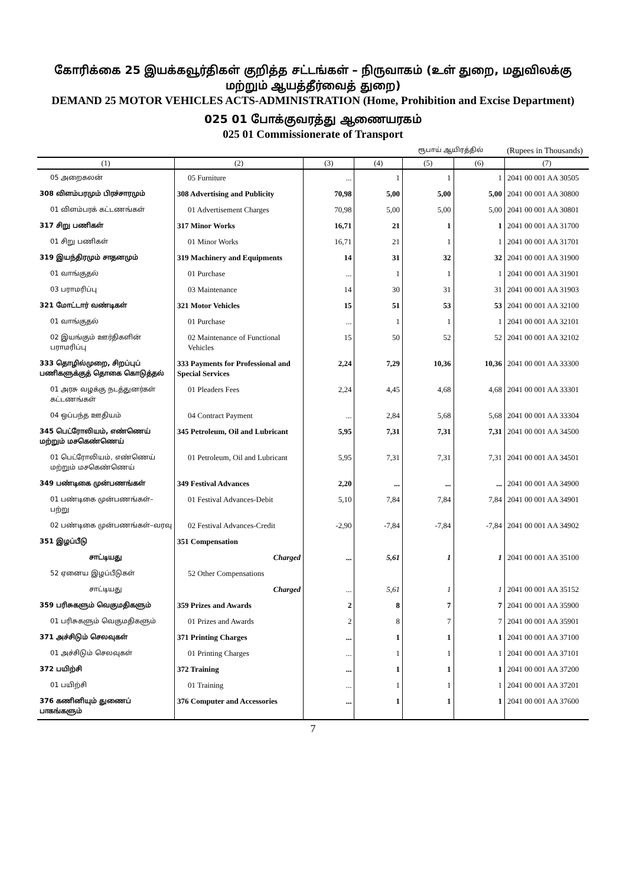கோரிக்கை 25 இயக்கவூர்திகள் குறித்த சட்டங்கள் – நிருவாகம் (உள் துறை, மதுவிலக்கு மற்றும் ஆயத்தீர்வைத் துறை)
DEMAND 25 MOTOR VEHICLES ACTS-ADMINISTRATION (Home, Prohibition and Excise Department)
025 01 போக்குவரத்து ஆணையரகம்
025 01 Commissionerate of Transport
ரூபாய் ஆயிரத்தில் (Rupees in Thousands)
| (1) | (2) | (3) | (4) | (5) | (6) | (7) |
| --- | --- | --- | --- | --- | --- | --- |
| 05 அறைகலன் | 05 Furniture | ... | 1 | 1 | 1 | 2041 00 001 AA 30505 |
| 308 விளம்பரமும் பிரச்சாரமும் | 308 Advertising and Publicity | 70,98 | 5,00 | 5,00 | 5,00 | 2041 00 001 AA 30800 |
| 01 விளம்பரக் கட்டணங்கள் | 01 Advertisement Charges | 70,98 | 5,00 | 5,00 | 5,00 | 2041 00 001 AA 30801 |
| 317 சிறு பணிகள் | 317 Minor Works | 16,71 | 21 | 1 | 1 | 2041 00 001 AA 31700 |
| 01 சிறு பணிகள் | 01 Minor Works | 16,71 | 21 | 1 | 1 | 2041 00 001 AA 31701 |
| 319 இயந்திரமும் சாதனமும் | 319 Machinery and Equipments | 14 | 31 | 32 | 32 | 2041 00 001 AA 31900 |
| 01 வாங்குதல் | 01 Purchase | ... | 1 | 1 | 1 | 2041 00 001 AA 31901 |
| 03 பராமரிப்பு | 03 Maintenance | 14 | 30 | 31 | 31 | 2041 00 001 AA 31903 |
| 321 மோட்டார் வண்டிகள் | 321 Motor Vehicles | 15 | 51 | 53 | 53 | 2041 00 001 AA 32100 |
| 01 வாங்குதல் | 01 Purchase | ... | 1 | 1 | 1 | 2041 00 001 AA 32101 |
| 02 இயங்கும் ஊர்திகளின் பராமரிப்பு | 02 Maintenance of Functional Vehicles | 15 | 50 | 52 | 52 | 2041 00 001 AA 32102 |
| 333 தொழில்முறை, சிறப்புப் பணிகளுக்குத் தொகை கொடுத்தல் | 333 Payments for Professional and Special Services | 2,24 | 7,29 | 10,36 | 10,36 | 2041 00 001 AA 33300 |
| 01 அரசு வழக்கு நடத்துனர்கள் கட்டணங்கள் | 01 Pleaders Fees | 2,24 | 4,45 | 4,68 | 4,68 | 2041 00 001 AA 33301 |
| 04 ஒப்பந்த ஊதியம் | 04 Contract Payment | ... | 2,84 | 5,68 | 5,68 | 2041 00 001 AA 33304 |
| 345 பெட்ரோலியம், எண்ணெய் மற்றும் மசகெண்ணெய் | 345 Petroleum, Oil and Lubricant | 5,95 | 7,31 | 7,31 | 7,31 | 2041 00 001 AA 34500 |
| 01 பெட்ரோலியம், எண்ணெய் மற்றும் மசகெண்ணெய் | 01 Petroleum, Oil and Lubricant | 5,95 | 7,31 | 7,31 | 7,31 | 2041 00 001 AA 34501 |
| 349 பண்டிகை முன்பணங்கள் | 349 Festival Advances | 2,20 | ... | ... | ... | 2041 00 001 AA 34900 |
| 01 பண்டிகை முன்பணங்கள்–பற்று | 01 Festival Advances-Debit | 5,10 | 7,84 | 7,84 | 7,84 | 2041 00 001 AA 34901 |
| 02 பண்டிகை முன்பணங்கள்–வரவு | 02 Festival Advances-Credit | -2,90 | -7,84 | -7,84 | -7,84 | 2041 00 001 AA 34902 |
| 351 இழப்பீடு | 351 Compensation | | | | | |
| சாட்டியது | Charged | ... | 5,61 | 1 | 1 | 2041 00 001 AA 35100 |
| 52 ஏனைய இழப்பீடுகள் | 52 Other Compensations | | | | | |
| சாட்டியது | Charged | ... | 5,61 | 1 | 1 | 2041 00 001 AA 35152 |
| 359 பரிசுகளும் வெகுமதிகளும் | 359 Prizes and Awards | 2 | 8 | 7 | 7 | 2041 00 001 AA 35900 |
| 01 பரிசுகளும் வெகுமதிகளும் | 01 Prizes and Awards | 2 | 8 | 7 | 7 | 2041 00 001 AA 35901 |
| 371 அச்சிடும் செலவுகள் | 371 Printing Charges | ... | 1 | 1 | 1 | 2041 00 001 AA 37100 |
| 01 அச்சிடும் செலவுகள் | 01 Printing Charges | ... | 1 | 1 | 1 | 2041 00 001 AA 37101 |
| 372 பயிற்சி | 372 Training | ... | 1 | 1 | 1 | 2041 00 001 AA 37200 |
| 01 பயிற்சி | 01 Training | ... | 1 | 1 | 1 | 2041 00 001 AA 37201 |
| 376 கணினியும் துணைப் பாகங்களும் | 376 Computer and Accessories | ... | 1 | 1 | 1 | 2041 00 001 AA 37600 |
7